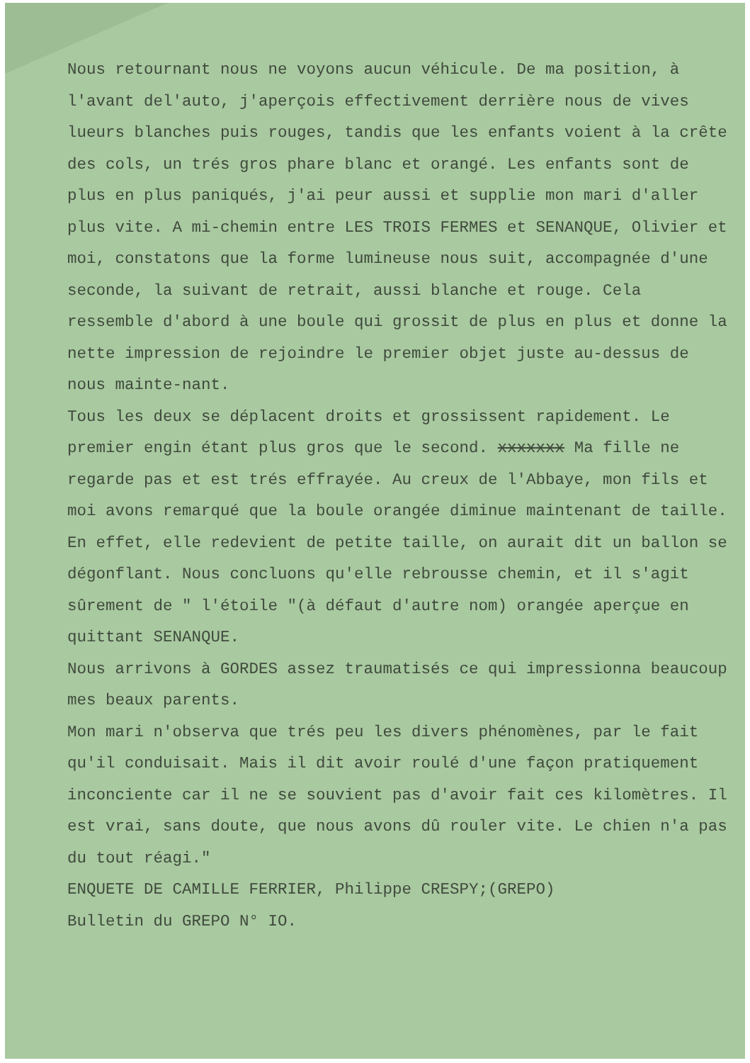Nous retournant nous ne voyons aucun véhicule. De ma position, à l'avant del'auto, j'aperçois effectivement derrière nous de vives lueurs blanches puis rouges, tandis que les enfants voient à la crête des cols, un trés gros phare blanc et orangé. Les enfants sont de plus en plus paniqués, j'ai peur aussi et supplie mon mari d'aller plus vite. A mi-chemin entre LES TROIS FERMES et SENANQUE, Olivier et moi, constatons que la forme lumineuse nous suit, accompagnée d'une seconde, la suivant de retrait, aussi blanche et rouge. Cela ressemble d'abord à une boule qui grossit de plus en plus et donne la nette impression de rejoindre le premier objet juste au-dessus de nous mainte-nant.
Tous les deux se déplacent droits et grossissent rapidement. Le premier engin étant plus gros que le second. xxxxxxx Ma fille ne regarde pas et est trés effrayée. Au creux de l'Abbaye, mon fils et moi avons remarqué que la boule orangée diminue maintenant de taille. En effet, elle redevient de petite taille, on aurait dit un ballon se dégonflant. Nous concluons qu'elle rebrousse chemin, et il s'agit sûrement de " l'étoile "(à défaut d'autre nom) orangée aperçue en quittant SENANQUE.
Nous arrivons à GORDES assez traumatisés ce qui impressionna beaucoup mes beaux parents.
Mon mari n'observa que trés peu les divers phénomènes, par le fait qu'il conduisait. Mais il dit avoir roulé d'une façon pratiquement inconciente car il ne se souvient pas d'avoir fait ces kilomètres. Il est vrai, sans doute, que nous avons dû rouler vite. Le chien n'a pas du tout réagi."
ENQUETE DE CAMILLE FERRIER, Philippe CRESPY;(GREPO)
Bulletin du GREPO N° IO.